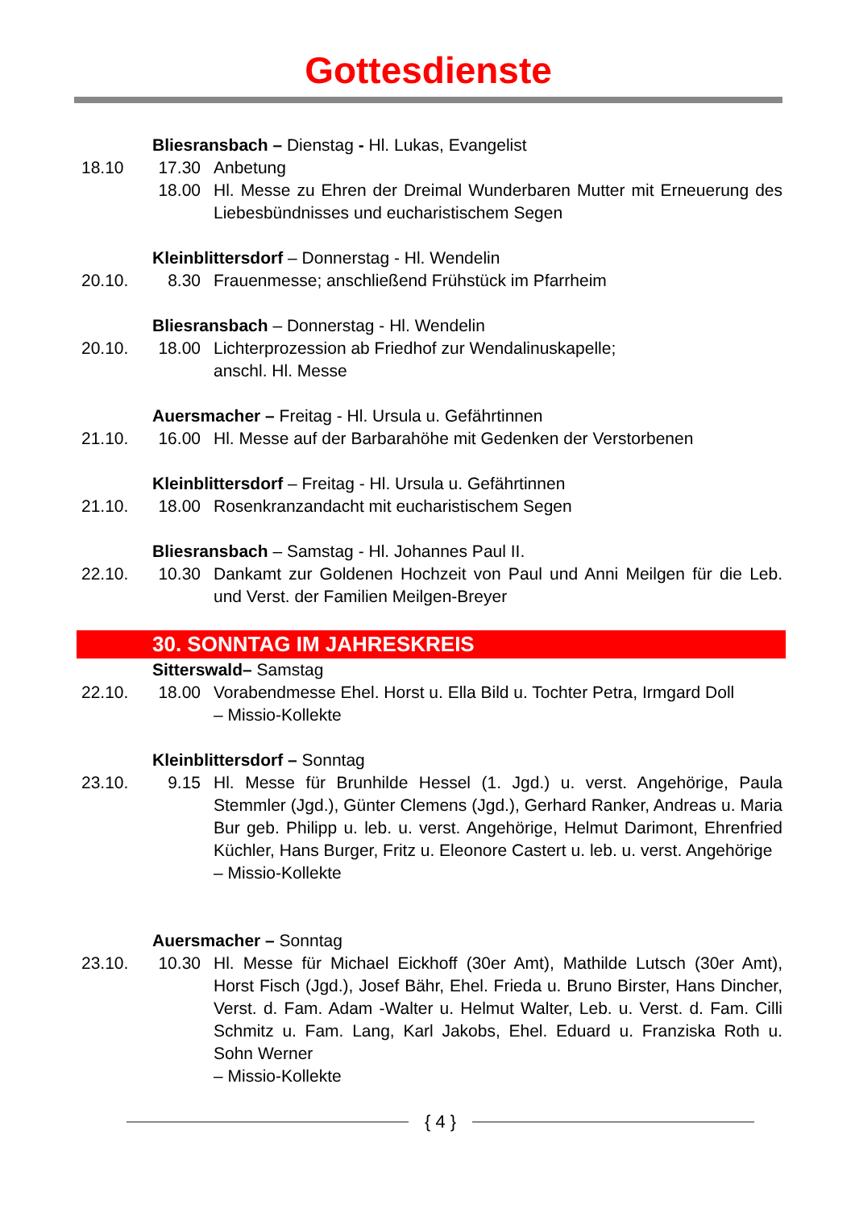Gottesdienste
Bliesransbach – Dienstag - Hl. Lukas, Evangelist
18.10 17.30 Anbetung
18.00 Hl. Messe zu Ehren der Dreimal Wunderbaren Mutter mit Erneuerung des Liebesbündnisses und eucharistischem Segen
Kleinblittersdorf – Donnerstag - Hl. Wendelin
20.10. 8.30 Frauenmesse; anschließend Frühstück im Pfarrheim
Bliesransbach – Donnerstag - Hl. Wendelin
20.10. 18.00 Lichterprozession ab Friedhof zur Wendalinuskapelle;
anschl. Hl. Messe
Auersmacher – Freitag - Hl. Ursula u. Gefährtinnen
21.10. 16.00 Hl. Messe auf der Barbarahöhe mit Gedenken der Verstorbenen
Kleinblittersdorf – Freitag - Hl. Ursula u. Gefährtinnen
21.10. 18.00 Rosenkranzandacht mit eucharistischem Segen
Bliesransbach – Samstag - Hl. Johannes Paul II.
22.10. 10.30 Dankamt zur Goldenen Hochzeit von Paul und Anni Meilgen für die Leb. und Verst. der Familien Meilgen-Breyer
30. SONNTAG IM JAHRESKREIS
Sitterswald– Samstag
22.10. 18.00 Vorabendmesse Ehel. Horst u. Ella Bild u. Tochter Petra, Irmgard Doll
– Missio-Kollekte
Kleinblittersdorf – Sonntag
23.10. 9.15 Hl. Messe für Brunhilde Hessel (1. Jgd.) u. verst. Angehörige, Paula Stemmler (Jgd.), Günter Clemens (Jgd.), Gerhard Ranker, Andreas u. Maria Bur geb. Philipp u. leb. u. verst. Angehörige, Helmut Darimont, Ehrenfried Küchler, Hans Burger, Fritz u. Eleonore Castert u. leb. u. verst. Angehörige
– Missio-Kollekte
Auersmacher – Sonntag
23.10. 10.30 Hl. Messe für Michael Eickhoff (30er Amt), Mathilde Lutsch (30er Amt), Horst Fisch (Jgd.), Josef Bähr, Ehel. Frieda u. Bruno Birster, Hans Dincher, Verst. d. Fam. Adam -Walter u. Helmut Walter, Leb. u. Verst. d. Fam. Cilli Schmitz u. Fam. Lang, Karl Jakobs, Ehel. Eduard u. Franziska Roth u. Sohn Werner
– Missio-Kollekte
{ 4 }